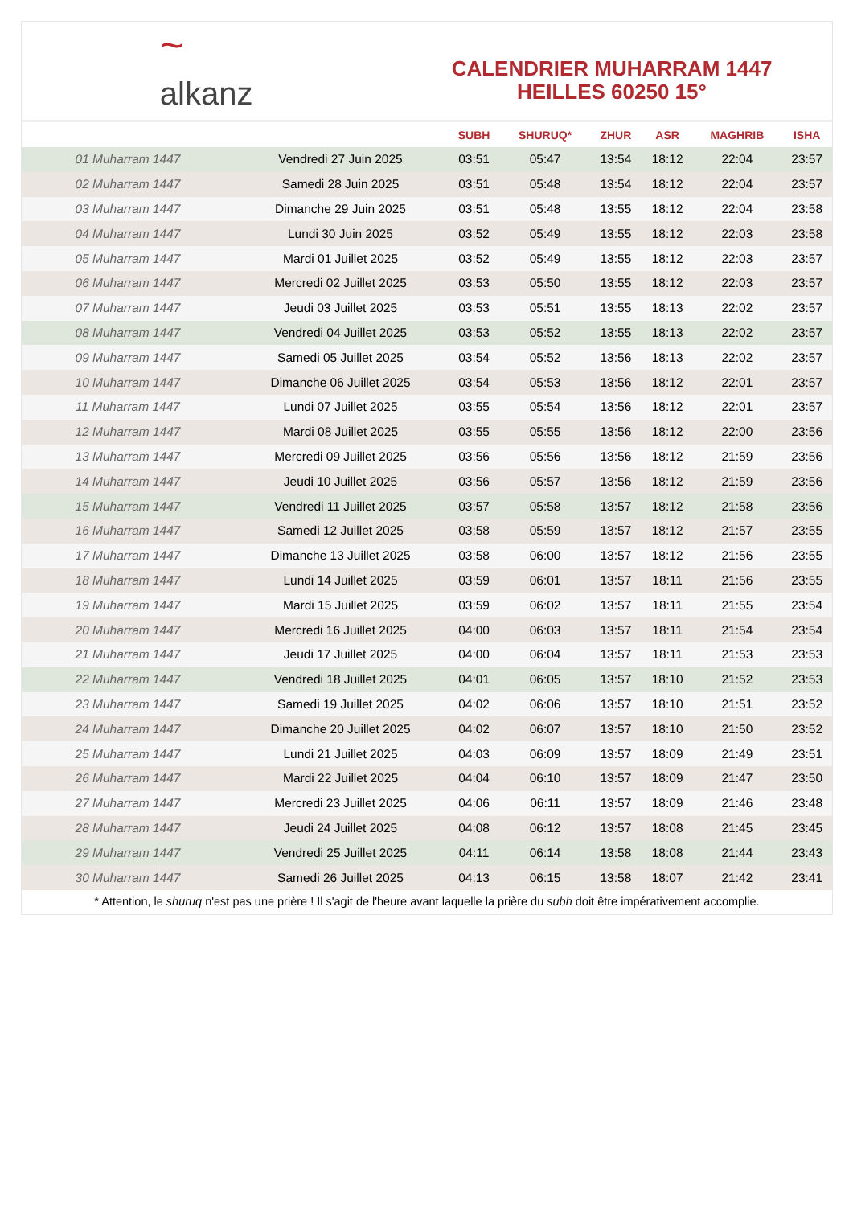~ alkanz
CALENDRIER MUHARRAM 1447
HEILLES 60250 15°
| | | SUBH | SHURUQ* | ZHUR | ASR | MAGHRIB | ISHA |
| --- | --- | --- | --- | --- | --- | --- | --- |
| 01 Muharram 1447 | Vendredi 27 Juin 2025 | 03:51 | 05:47 | 13:54 | 18:12 | 22:04 | 23:57 |
| 02 Muharram 1447 | Samedi 28 Juin 2025 | 03:51 | 05:48 | 13:54 | 18:12 | 22:04 | 23:57 |
| 03 Muharram 1447 | Dimanche 29 Juin 2025 | 03:51 | 05:48 | 13:55 | 18:12 | 22:04 | 23:58 |
| 04 Muharram 1447 | Lundi 30 Juin 2025 | 03:52 | 05:49 | 13:55 | 18:12 | 22:03 | 23:58 |
| 05 Muharram 1447 | Mardi 01 Juillet 2025 | 03:52 | 05:49 | 13:55 | 18:12 | 22:03 | 23:57 |
| 06 Muharram 1447 | Mercredi 02 Juillet 2025 | 03:53 | 05:50 | 13:55 | 18:12 | 22:03 | 23:57 |
| 07 Muharram 1447 | Jeudi 03 Juillet 2025 | 03:53 | 05:51 | 13:55 | 18:13 | 22:02 | 23:57 |
| 08 Muharram 1447 | Vendredi 04 Juillet 2025 | 03:53 | 05:52 | 13:55 | 18:13 | 22:02 | 23:57 |
| 09 Muharram 1447 | Samedi 05 Juillet 2025 | 03:54 | 05:52 | 13:56 | 18:13 | 22:02 | 23:57 |
| 10 Muharram 1447 | Dimanche 06 Juillet 2025 | 03:54 | 05:53 | 13:56 | 18:12 | 22:01 | 23:57 |
| 11 Muharram 1447 | Lundi 07 Juillet 2025 | 03:55 | 05:54 | 13:56 | 18:12 | 22:01 | 23:57 |
| 12 Muharram 1447 | Mardi 08 Juillet 2025 | 03:55 | 05:55 | 13:56 | 18:12 | 22:00 | 23:56 |
| 13 Muharram 1447 | Mercredi 09 Juillet 2025 | 03:56 | 05:56 | 13:56 | 18:12 | 21:59 | 23:56 |
| 14 Muharram 1447 | Jeudi 10 Juillet 2025 | 03:56 | 05:57 | 13:56 | 18:12 | 21:59 | 23:56 |
| 15 Muharram 1447 | Vendredi 11 Juillet 2025 | 03:57 | 05:58 | 13:57 | 18:12 | 21:58 | 23:56 |
| 16 Muharram 1447 | Samedi 12 Juillet 2025 | 03:58 | 05:59 | 13:57 | 18:12 | 21:57 | 23:55 |
| 17 Muharram 1447 | Dimanche 13 Juillet 2025 | 03:58 | 06:00 | 13:57 | 18:12 | 21:56 | 23:55 |
| 18 Muharram 1447 | Lundi 14 Juillet 2025 | 03:59 | 06:01 | 13:57 | 18:11 | 21:56 | 23:55 |
| 19 Muharram 1447 | Mardi 15 Juillet 2025 | 03:59 | 06:02 | 13:57 | 18:11 | 21:55 | 23:54 |
| 20 Muharram 1447 | Mercredi 16 Juillet 2025 | 04:00 | 06:03 | 13:57 | 18:11 | 21:54 | 23:54 |
| 21 Muharram 1447 | Jeudi 17 Juillet 2025 | 04:00 | 06:04 | 13:57 | 18:11 | 21:53 | 23:53 |
| 22 Muharram 1447 | Vendredi 18 Juillet 2025 | 04:01 | 06:05 | 13:57 | 18:10 | 21:52 | 23:53 |
| 23 Muharram 1447 | Samedi 19 Juillet 2025 | 04:02 | 06:06 | 13:57 | 18:10 | 21:51 | 23:52 |
| 24 Muharram 1447 | Dimanche 20 Juillet 2025 | 04:02 | 06:07 | 13:57 | 18:10 | 21:50 | 23:52 |
| 25 Muharram 1447 | Lundi 21 Juillet 2025 | 04:03 | 06:09 | 13:57 | 18:09 | 21:49 | 23:51 |
| 26 Muharram 1447 | Mardi 22 Juillet 2025 | 04:04 | 06:10 | 13:57 | 18:09 | 21:47 | 23:50 |
| 27 Muharram 1447 | Mercredi 23 Juillet 2025 | 04:06 | 06:11 | 13:57 | 18:09 | 21:46 | 23:48 |
| 28 Muharram 1447 | Jeudi 24 Juillet 2025 | 04:08 | 06:12 | 13:57 | 18:08 | 21:45 | 23:45 |
| 29 Muharram 1447 | Vendredi 25 Juillet 2025 | 04:11 | 06:14 | 13:58 | 18:08 | 21:44 | 23:43 |
| 30 Muharram 1447 | Samedi 26 Juillet 2025 | 04:13 | 06:15 | 13:58 | 18:07 | 21:42 | 23:41 |
* Attention, le shuruq n'est pas une prière ! Il s'agit de l'heure avant laquelle la prière du subh doit être impérativement accomplie.